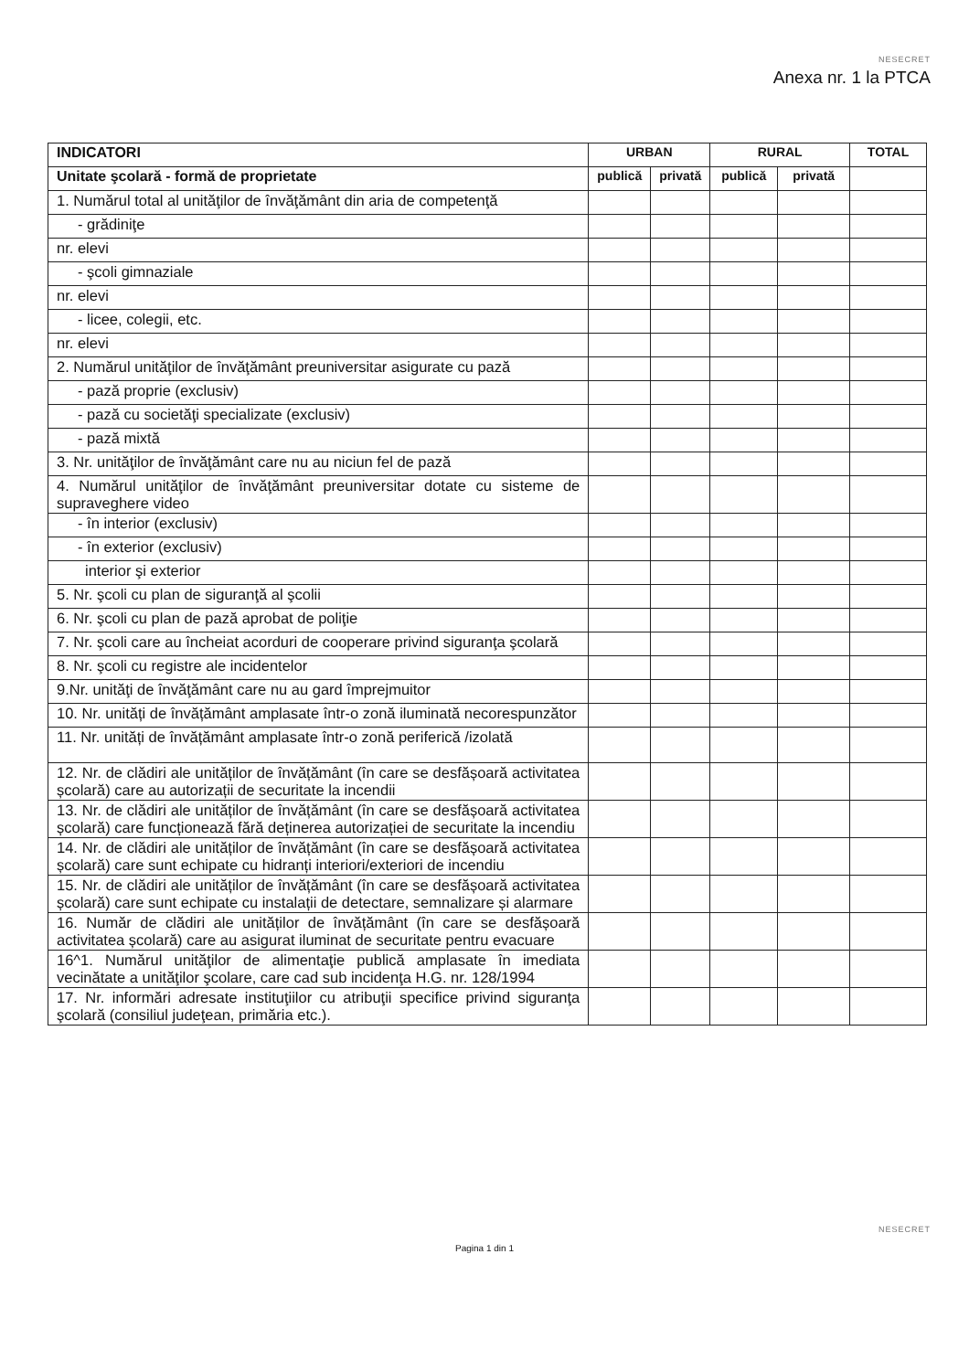NESECRET
Anexa nr. 1 la PTCA
| INDICATORI | URBAN | | RURAL | | TOTAL |
| --- | --- | --- | --- | --- | --- |
| Unitate şcolară - formă de proprietate | publică | privată | publică | privată | |
| 1. Numărul total al unităţilor de învăţământ din aria de competenţă | | | | | |
| - grădiniţe | | | | | |
| nr. elevi | | | | | |
| - şcoli gimnaziale | | | | | |
| nr. elevi | | | | | |
| - licee, colegii, etc. | | | | | |
| nr. elevi | | | | | |
| 2. Numărul unităţilor de învăţământ preuniversitar asigurate cu pază | | | | | |
| - pază proprie (exclusiv) | | | | | |
| - pază cu societăţi specializate (exclusiv) | | | | | |
| - pază mixtă | | | | | |
| 3. Nr. unităţilor de învăţământ care nu au niciun fel de pază | | | | | |
| 4. Numărul unităţilor de învăţământ preuniversitar dotate cu sisteme de supraveghere video | | | | | |
| - în interior (exclusiv) | | | | | |
| - în exterior (exclusiv) | | | | | |
| interior şi exterior | | | | | |
| 5. Nr. şcoli cu plan de siguranţă al şcolii | | | | | |
| 6. Nr. şcoli cu plan de pază aprobat de poliţie | | | | | |
| 7. Nr. şcoli care au încheiat acorduri de cooperare privind siguranţa şcolară | | | | | |
| 8. Nr. şcoli cu registre ale incidentelor | | | | | |
| 9.Nr. unităţi de învăţământ care nu au gard împrejmuitor | | | | | |
| 10. Nr. unități de învățământ amplasate într-o zonă iluminată necorespunzător | | | | | |
| 11. Nr. unități de învățământ amplasate într-o zonă periferică /izolată | | | | | |
| 12. Nr. de clădiri ale unităților de învățământ (în care se desfășoară activitatea școlară) care au autorizații de securitate la incendii | | | | | |
| 13. Nr. de clădiri ale unităților de învățământ (în care se desfășoară activitatea școlară) care funcționează fără deținerea autorizației de securitate la incendiu | | | | | |
| 14. Nr. de clădiri ale unităților de învățământ (în care se desfășoară activitatea școlară) care sunt echipate cu hidranți interiori/exteriori de incendiu | | | | | |
| 15. Nr. de clădiri ale unităților de învățământ (în care se desfășoară activitatea școlară) care sunt echipate cu instalații de detectare, semnalizare și alarmare | | | | | |
| 16. Număr de clădiri ale unităților de învățământ (în care se desfășoară activitatea școlară) care au asigurat iluminat de securitate pentru evacuare | | | | | |
| 16^1. Numărul unităţilor de alimentaţie publică amplasate în imediata vecinătate a unităţilor şcolare, care cad sub incidenţa H.G. nr. 128/1994 | | | | | |
| 17. Nr. informări adresate instituţiilor cu atribuţii specifice privind siguranţa şcolară (consiliul judeţean, primăria etc.). | | | | | |
NESECRET
Pagina 1 din 1